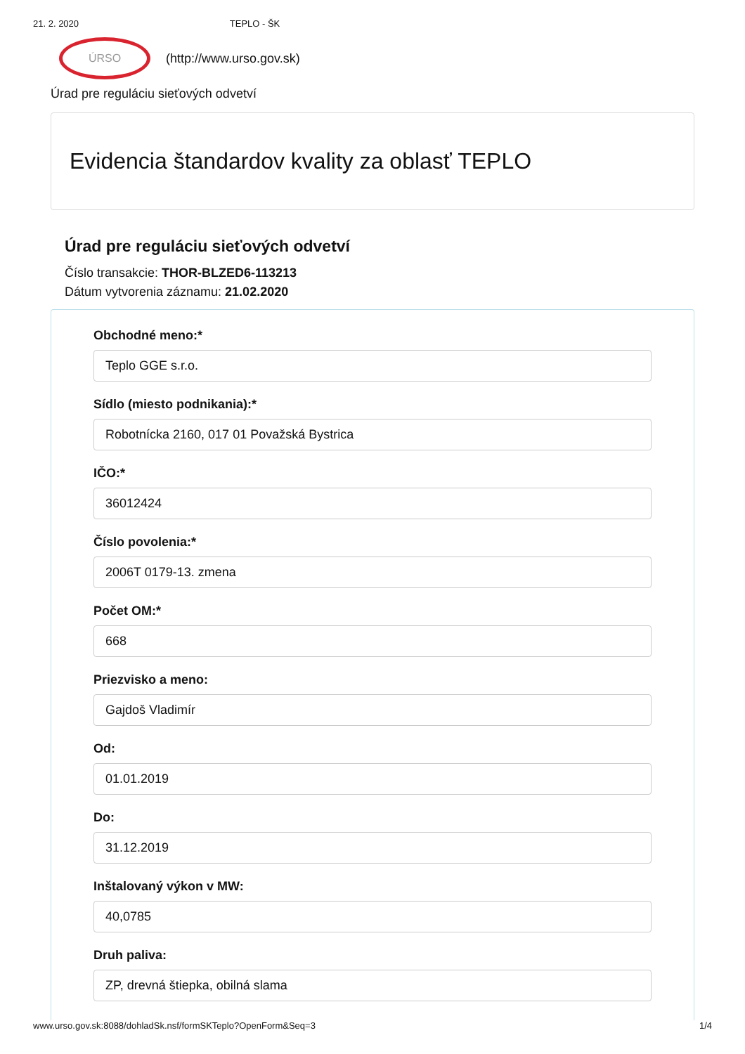21. 2. 2020 TEPLO - ŠK
ÚRSO
(http://www.urso.gov.sk)
Úrad pre reguláciu sieťových odvetví
Evidencia štandardov kvality za oblasť TEPLO
Úrad pre reguláciu sieťových odvetví
Číslo transakcie: THOR-BLZED6-113213
Dátum vytvorenia záznamu: 21.02.2020
Obchodné meno:*
Teplo GGE s.r.o.
Sídlo (miesto podnikania):*
Robotnícka 2160, 017 01 Považská Bystrica
IČO:*
36012424
Číslo povolenia:*
2006T 0179-13. zmena
Počet OM:*
668
Priezvisko a meno:
Gajdoš Vladimír
Od:
01.01.2019
Do:
31.12.2019
Inštalovaný výkon v MW:
40,0785
Druh paliva:
ZP, drevná štiepka, obilná slama
www.urso.gov.sk:8088/dohladSk.nsf/formSKTeplo?OpenForm&Seq=3 1/4